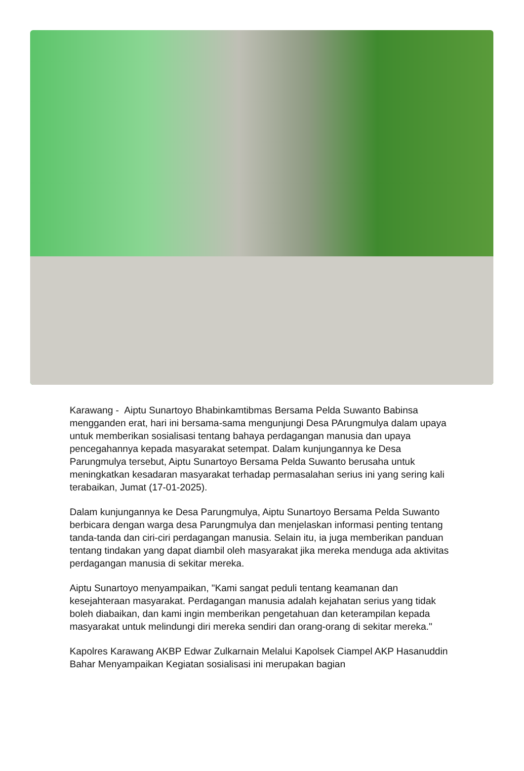Karawang - Aiptu Sunartoyo Bhabinkamtibmas Bersama Pelda Suwanto Babinsa mengganden erat, hari ini bersama-sama mengunjungi Desa PArungmulya dalam upaya untuk memberikan sosialisasi tentang bahaya perdagangan manusia dan upaya pencegahannya kepada masyarakat setempat. Dalam kunjungannya ke Desa Parungmulya tersebut, Aiptu Sunartoyo Bersama Pelda Suwanto berusaha untuk meningkatkan kesadaran masyarakat terhadap permasalahan serius ini yang sering kali terabaikan, Jumat (17-01-2025).
Dalam kunjungannya ke Desa Parungmulya, Aiptu Sunartoyo Bersama Pelda Suwanto berbicara dengan warga desa Parungmulya dan menjelaskan informasi penting tentang tanda-tanda dan ciri-ciri perdagangan manusia. Selain itu, ia juga memberikan panduan tentang tindakan yang dapat diambil oleh masyarakat jika mereka menduga ada aktivitas perdagangan manusia di sekitar mereka.
Aiptu Sunartoyo menyampaikan, "Kami sangat peduli tentang keamanan dan kesejahteraan masyarakat. Perdagangan manusia adalah kejahatan serius yang tidak boleh diabaikan, dan kami ingin memberikan pengetahuan dan keterampilan kepada masyarakat untuk melindungi diri mereka sendiri dan orang-orang di sekitar mereka."
Kapolres Karawang AKBP Edwar Zulkarnain Melalui Kapolsek Ciampel AKP Hasanuddin Bahar Menyampaikan Kegiatan sosialisasi ini merupakan bagian